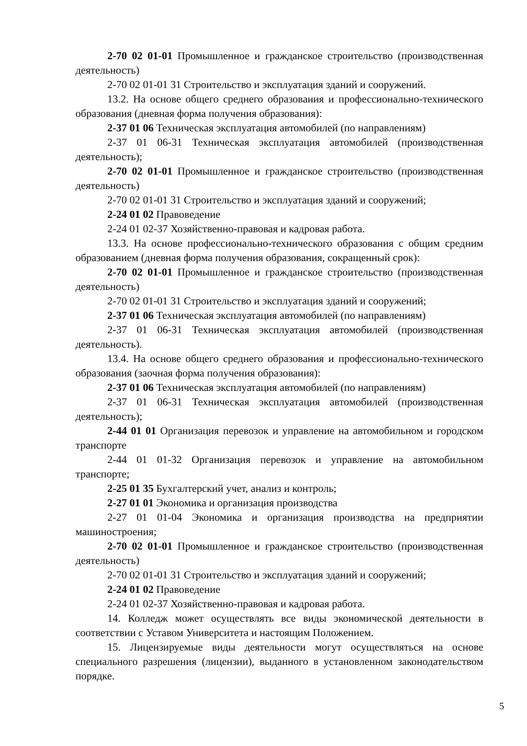2-70 02 01-01 Промышленное и гражданское строительство (производственная деятельность)
2-70 02 01-01 31 Строительство и эксплуатация зданий и сооружений.
13.2. На основе общего среднего образования и профессионально-технического образования (дневная форма получения образования):
2-37 01 06 Техническая эксплуатация автомобилей (по направлениям)
2-37 01 06-31 Техническая эксплуатация автомобилей (производственная деятельность);
2-70 02 01-01 Промышленное и гражданское строительство (производственная деятельность)
2-70 02 01-01 31 Строительство и эксплуатация зданий и сооружений;
2-24 01 02 Правоведение
2-24 01 02-37 Хозяйственно-правовая и кадровая работа.
13.3. На основе профессионально-технического образования с общим средним образованием (дневная форма получения образования, сокращенный срок):
2-70 02 01-01 Промышленное и гражданское строительство (производственная деятельность)
2-70 02 01-01 31 Строительство и эксплуатация зданий и сооружений;
2-37 01 06 Техническая эксплуатация автомобилей (по направлениям)
2-37 01 06-31 Техническая эксплуатация автомобилей (производственная деятельность).
13.4. На основе общего среднего образования и профессионально-технического образования (заочная форма получения образования):
2-37 01 06 Техническая эксплуатация автомобилей (по направлениям)
2-37 01 06-31 Техническая эксплуатация автомобилей (производственная деятельность);
2-44 01 01 Организация перевозок и управление на автомобильном и городском транспорте
2-44 01 01-32 Организация перевозок и управление на автомобильном транспорте;
2-25 01 35 Бухгалтерский учет, анализ и контроль;
2-27 01 01 Экономика и организация производства
2-27 01 01-04 Экономика и организация производства на предприятии машиностроения;
2-70 02 01-01 Промышленное и гражданское строительство (производственная деятельность)
2-70 02 01-01 31 Строительство и эксплуатация зданий и сооружений;
2-24 01 02 Правоведение
2-24 01 02-37 Хозяйственно-правовая и кадровая работа.
14. Колледж может осуществлять все виды экономической деятельности в соответствии с Уставом Университета и настоящим Положением.
15. Лицензируемые виды деятельности могут осуществляться на основе специального разрешения (лицензии), выданного в установленном законодательством порядке.
5